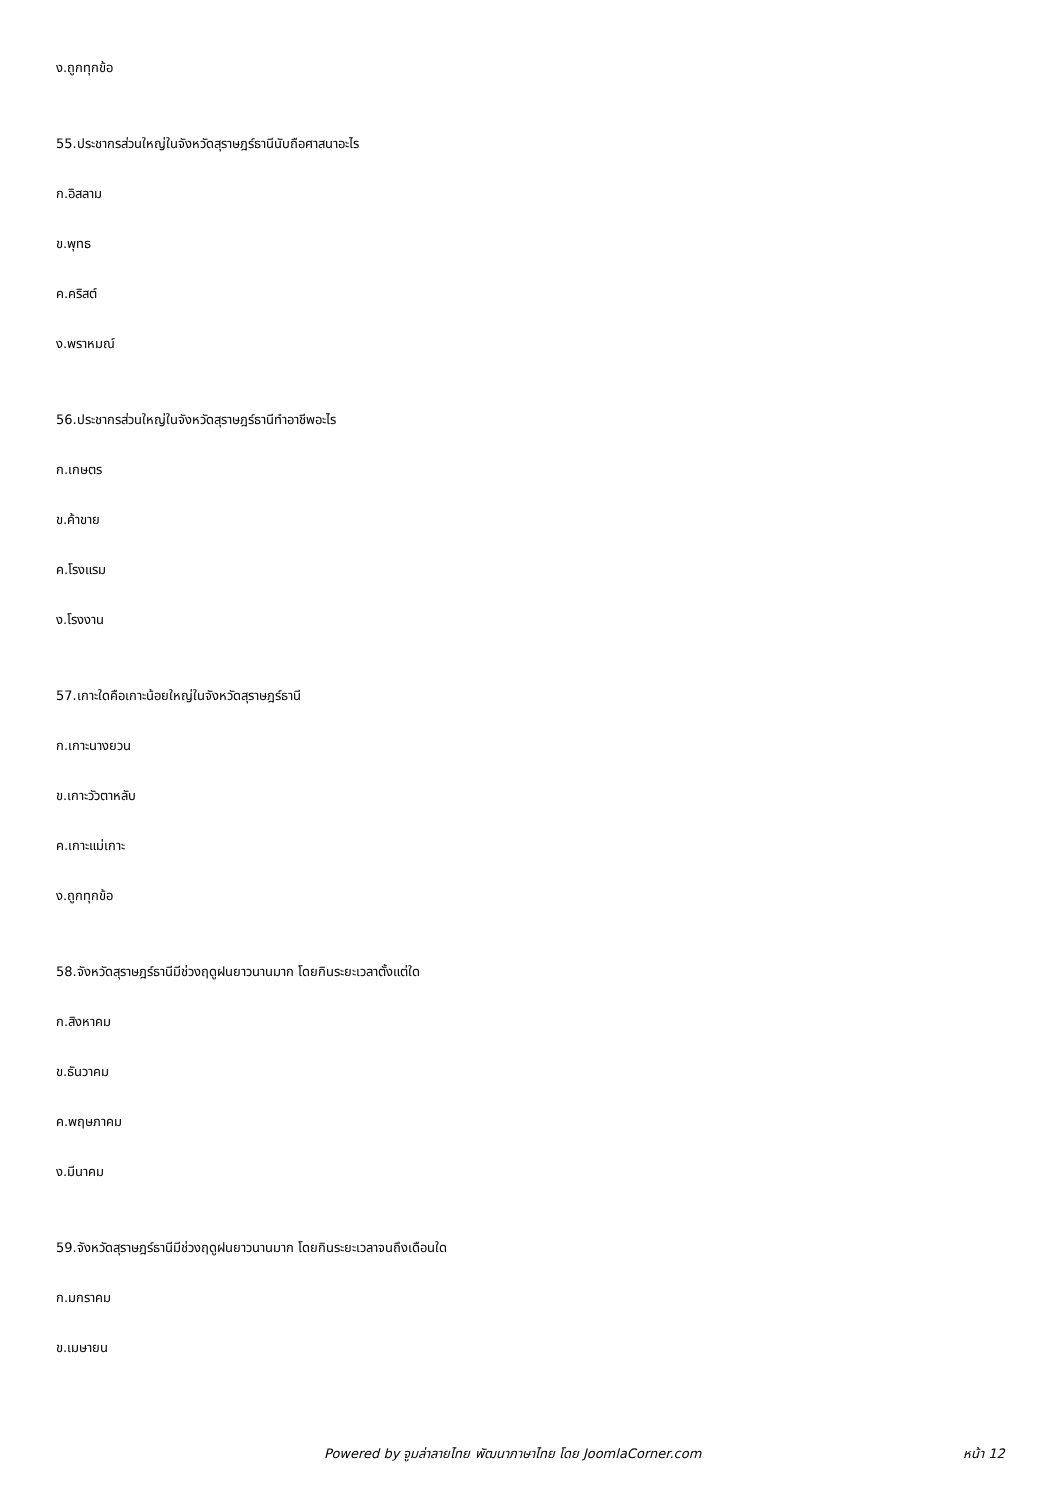ง.ถูกทุกข้อ
55.ประชากรส่วนใหญ่ในจังหวัดสุราษฎร์ธานีนับถือศาสนาอะไร
ก.อิสลาม
ข.พุทธ
ค.คริสต์
ง.พราหมณ์
56.ประชากรส่วนใหญ่ในจังหวัดสุราษฎร์ธานีทำอาชีพอะไร
ก.เกษตร
ข.ค้าขาย
ค.โรงแรม
ง.โรงงาน
57.เกาะใดคือเกาะน้อยใหญ่ในจังหวัดสุราษฎร์ธานี
ก.เกาะนางยวน
ข.เกาะวัวตาหลับ
ค.เกาะแม่เกาะ
ง.ถูกทุกข้อ
58.จังหวัดสุราษฎร์ธานีมีช่วงฤดูฝนยาวนานมาก โดยกินระยะเวลาตั้งแต่ใด
ก.สิงหาคม
ข.ธันวาคม
ค.พฤษภาคม
ง.มีนาคม
59.จังหวัดสุราษฎร์ธานีมีช่วงฤดูฝนยาวนานมาก โดยกินระยะเวลาจนถึงเดือนใด
ก.มกราคม
ข.เมษายน
Powered by จูมล่าลายไทย พัฒนาภาษาไทย โดย JoomlaCorner.com หน้า 12